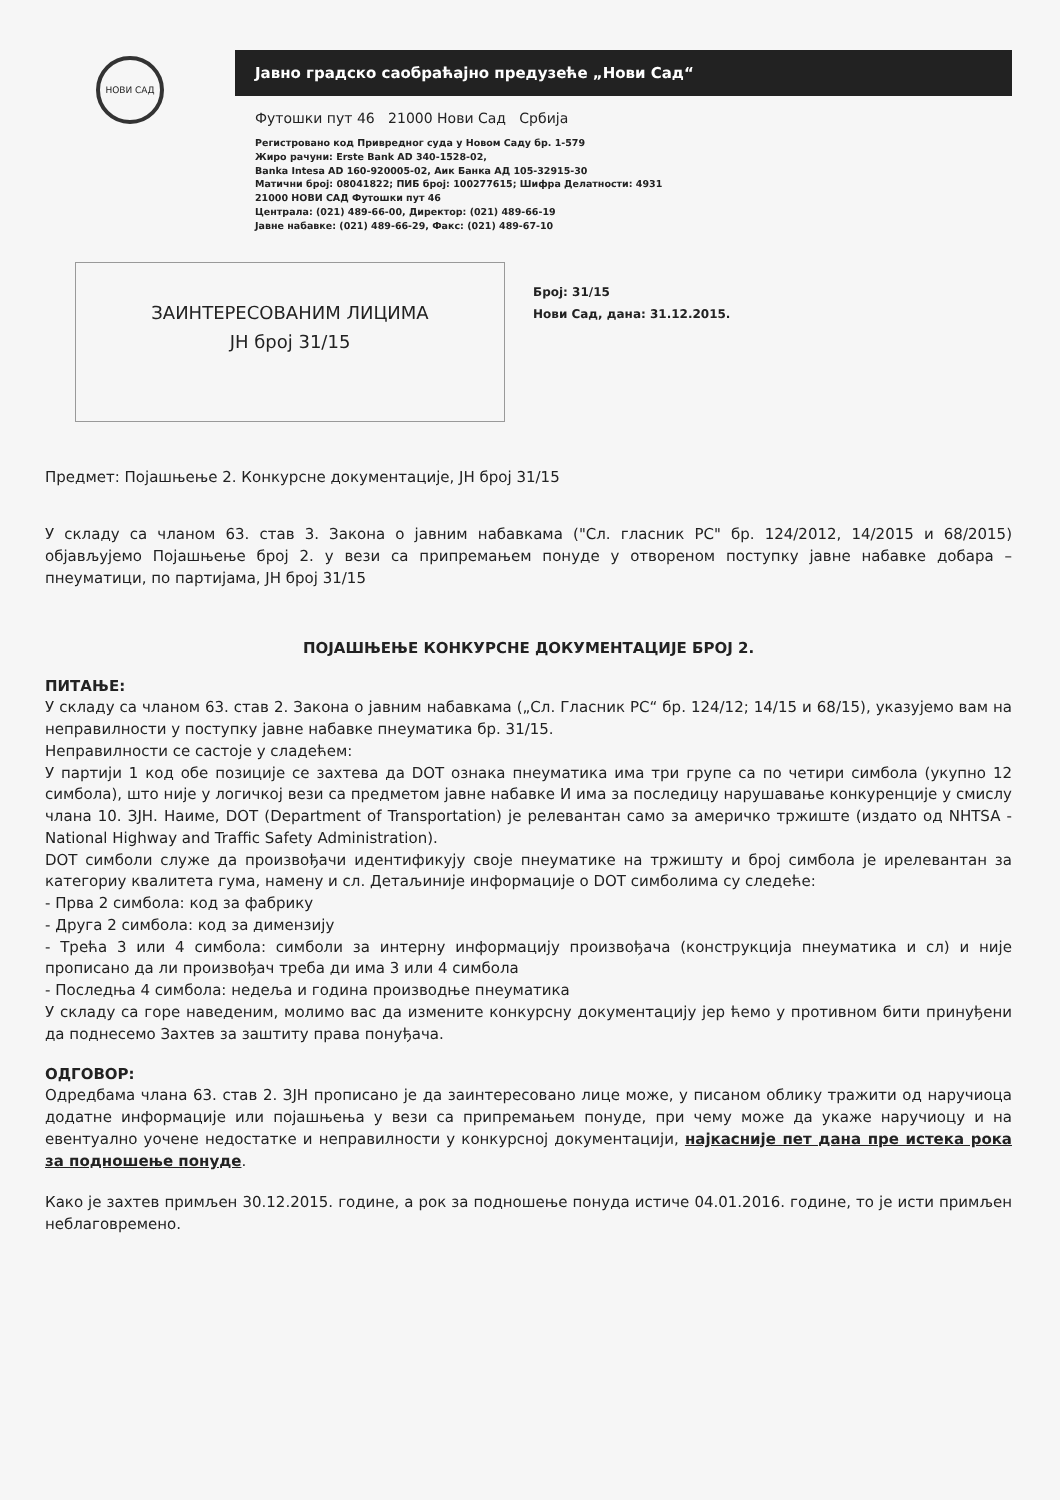НОВИ САД
Јавно градско саобраћајно предузеће „Нови Сад“
Футошки пут 46 21000 Нови Сад Србија
Регистровано код Привредног суда у Новом Саду бр. 1-579
Жиро рачуни: Erste Bank AD 340-1528-02,
Banka Intesa AD 160-920005-02, Аик Банка АД 105-32915-30
Матични број: 08041822; ПИБ број: 100277615; Шифра Делатности: 4931
21000 НОВИ САД Футошки пут 46
Централа: (021) 489-66-00, Директор: (021) 489-66-19
Јавне набавке: (021) 489-66-29, Факс: (021) 489-67-10
ЗАИНТЕРЕСОВАНИМ ЛИЦИМА
ЈН број 31/15
Број: 31/15
Нови Сад, дана: 31.12.2015.
Предмет: Појашњење 2. Конкурсне документације, ЈН број 31/15
У складу са чланом 63. став 3. Закона о јавним набавкама ("Сл. гласник РС" бр. 124/2012, 14/2015 и 68/2015) објављујемо Појашњење број 2. у вези са припремањем понуде у отвореном поступку јавне набавке добара – пнеуматици, по партијама, ЈН број 31/15
ПОЈАШЊЕЊЕ КОНКУРСНЕ ДОКУМЕНТАЦИЈЕ БРОЈ 2.
ПИТАЊЕ:
У складу са чланом 63. став 2. Закона о јавним набавкама („Сл. Гласник РС“ бр. 124/12; 14/15 и 68/15), указујемо вам на неправилности у поступку јавне набавке пнеуматика бр. 31/15.
Неправилности се састоје у сладећем:
У партији 1 код обе позиције се захтева да DOT ознака пнеуматика има три групе са по четири симбола (укупно 12 симбола), што није у логичкој вези са предметом јавне набавке И има за последицу нарушавање конкуренције у смислу члана 10. ЗЈН. Наиме, DOT (Department of Transportation) је релевантан само за америчко тржиште (издато од NHTSA - National Highway and Traffic Safety Administration).
DOT симболи служе да произвођачи идентификују своје пнеуматике на тржишту и број симбола је ирелевантан за категориу квалитета гума, намену и сл. Детаљиније информације о DOT симболима су следеће:
- Прва 2 симбола: код за фабрику
- Друга 2 симбола: код за димензију
- Трећа 3 или 4 симбола: симболи за интерну информацију произвођача (конструкција пнеуматика и сл) и није прописано да ли произвођач треба ди има 3 или 4 симбола
- Последња 4 симбола: недеља и година производње пнеуматика
У складу са горе наведеним, молимо вас да измените конкурсну документацију јер ћемо у противном бити принуђени да поднесемо Захтев за заштиту права понуђача.
ОДГОВОР:
Одредбама члана 63. став 2. ЗЈН прописано је да заинтересовано лице може, у писаном облику тражити од наручиоца додатне информације или појашњења у вези са припремањем понуде, при чему може да укаже наручиоцу и на евентуално уочене недостатке и неправилности у конкурсној документацији, најкасније пет дана пре истека рока за подношење понуде.
Како је захтев примљен 30.12.2015. године, а рок за подношење понуда истиче 04.01.2016. године, то је исти примљен неблаговремено.